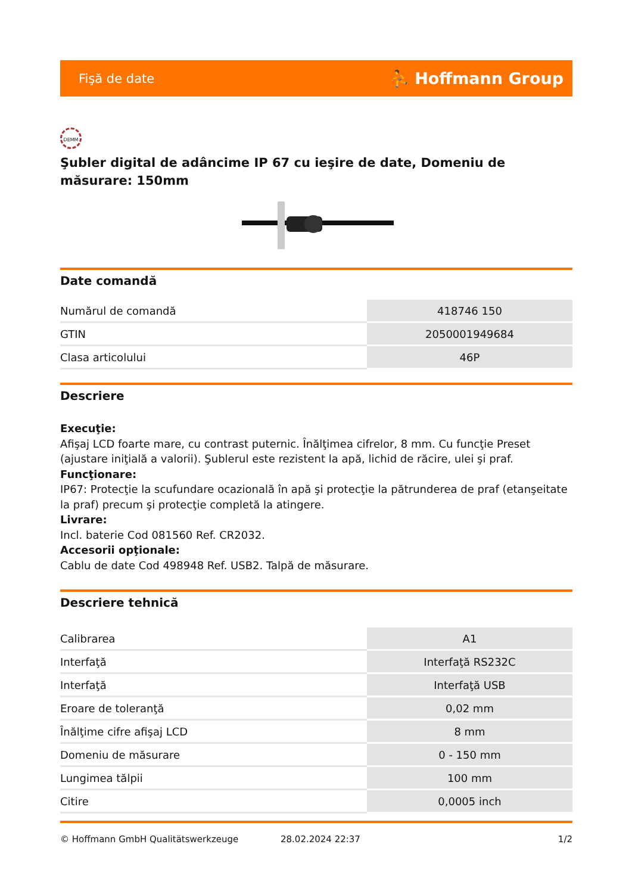Fişă de date ⛹ Hoffmann Group
DEMM
Şubler digital de adâncime IP 67 cu ieşire de date, Domeniu de măsurare: 150mm
Date comandă
| Numărul de comandă | 418746 150 |
| GTIN | 2050001949684 |
| Clasa articolului | 46P |
Descriere
Execuţie:
Afişaj LCD foarte mare, cu contrast puternic. Înălţimea cifrelor, 8 mm. Cu funcţie Preset (ajustare iniţială a valorii). Şublerul este rezistent la apă, lichid de răcire, ulei şi praf.
Funcţionare:
IP67: Protecţie la scufundare ocazională în apă şi protecţie la pătrunderea de praf (etanşeitate la praf) precum şi protecţie completă la atingere.
Livrare:
Incl. baterie Cod 081560 Ref. CR2032.
Accesorii opţionale:
Cablu de date Cod 498948 Ref. USB2. Talpă de măsurare.
Descriere tehnică
| Calibrarea | A1 |
| Interfaţă | Interfaţă RS232C |
| Interfaţă | Interfaţă USB |
| Eroare de toleranţă | 0,02 mm |
| Înălţime cifre afişaj LCD | 8 mm |
| Domeniu de măsurare | 0 - 150 mm |
| Lungimea tălpii | 100 mm |
| Citire | 0,0005 inch |
© Hoffmann GmbH Qualitätswerkzeuge 28.02.2024 22:37 1/2